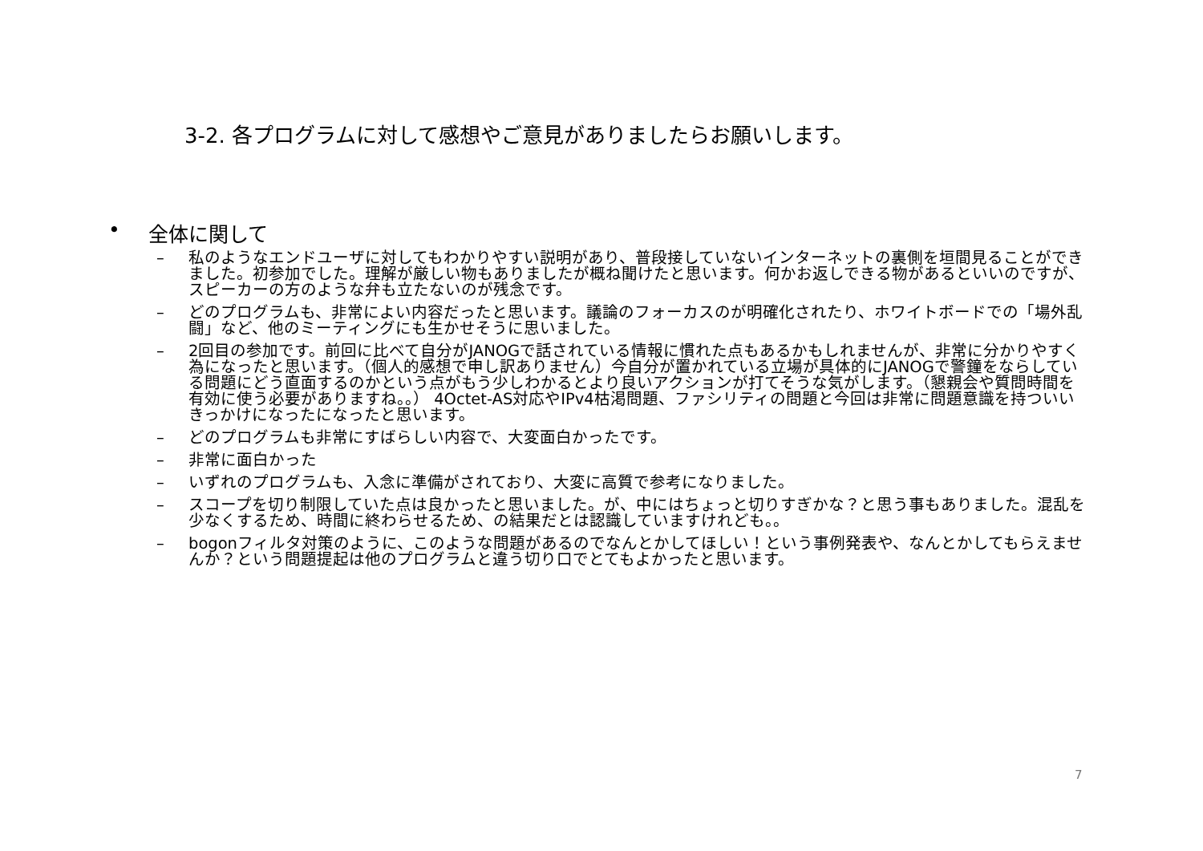3-2. 各プログラムに対して感想やご意見がありましたらお願いします。
• 全体に関して
– 私のようなエンドユーザに対してもわかりやすい説明があり、普段接していないインターネットの裏側を垣間見ることができました。初参加でした。理解が厳しい物もありましたが概ね聞けたと思います。何かお返しできる物があるといいのですが、スピーカーの方のような弁も立たないのが残念です。
– どのプログラムも、非常によい内容だったと思います。議論のフォーカスのが明確化されたり、ホワイトボードでの「場外乱闘」など、他のミーティングにも生かせそうに思いました。
– 2回目の参加です。前回に比べて自分がJANOGで話されている情報に慣れた点もあるかもしれませんが、非常に分かりやすく為になったと思います。（個人的感想で申し訳ありません）今自分が置かれている立場が具体的にJANOGで警鐘をならしている問題にどう直面するのかという点がもう少しわかるとより良いアクションが打てそうな気がします。（懇親会や質問時間を有効に使う必要がありますね。。） 4Octet-AS対応やIPv4枯渇問題、ファシリティの問題と今回は非常に問題意識を持ついいきっかけになったになったと思います。
– どのプログラムも非常にすばらしい内容で、大変面白かったです。
– 非常に面白かった
– いずれのプログラムも、入念に準備がされており、大変に高質で参考になりました。
– スコープを切り制限していた点は良かったと思いました。が、中にはちょっと切りすぎかな？と思う事もありました。混乱を少なくするため、時間に終わらせるため、の結果だとは認識していますけれども。。
– bogonフィルタ対策のように、このような問題があるのでなんとかしてほしい！という事例発表や、なんとかしてもらえませんか？という問題提起は他のプログラムと違う切り口でとてもよかったと思います。
7